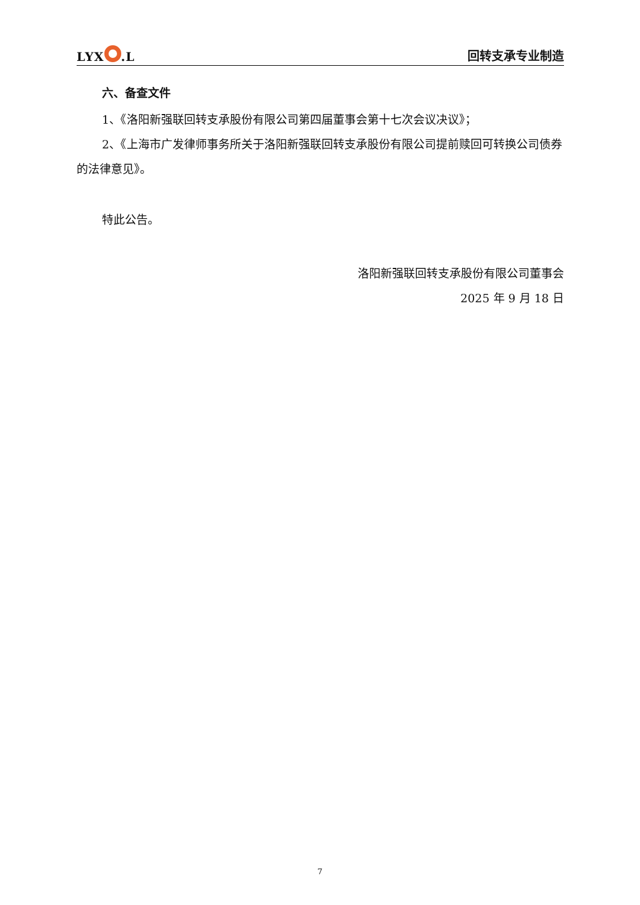LYX .L
回转支承专业制造
六、备查文件
1、《洛阳新强联回转支承股份有限公司第四届董事会第十七次会议决议》；
2、《上海市广发律师事务所关于洛阳新强联回转支承股份有限公司提前赎回可转换公司债券的法律意见》。
特此公告。
洛阳新强联回转支承股份有限公司董事会
2025 年 9 月 18 日
7